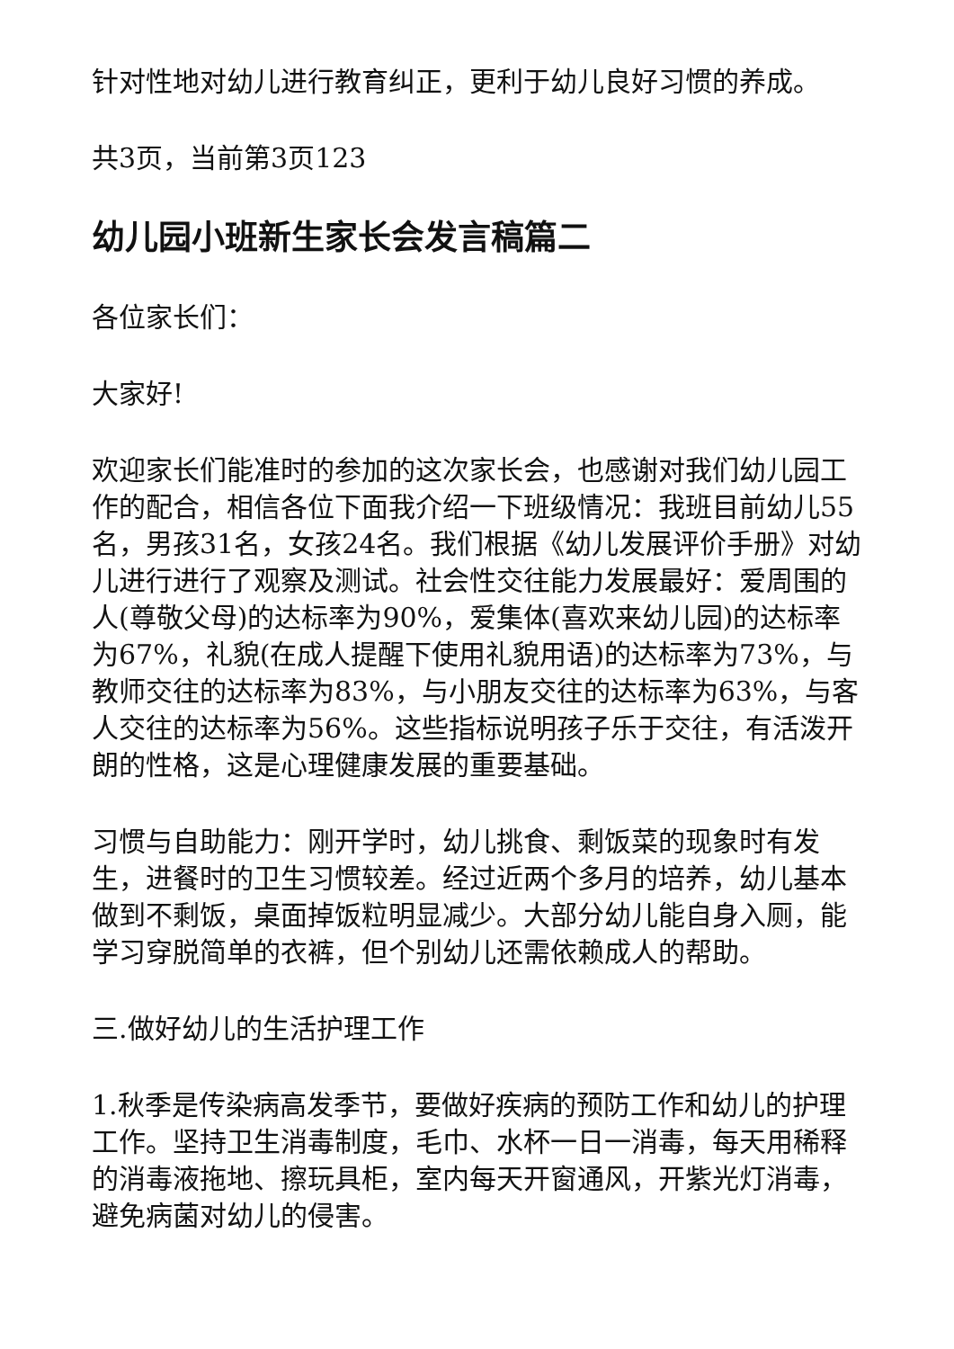针对性地对幼儿进行教育纠正，更利于幼儿良好习惯的养成。
共3页，当前第3页123
幼儿园小班新生家长会发言稿篇二
各位家长们：
大家好!
欢迎家长们能准时的参加的这次家长会，也感谢对我们幼儿园工作的配合，相信各位下面我介绍一下班级情况：我班目前幼儿55名，男孩31名，女孩24名。我们根据《幼儿发展评价手册》对幼儿进行进行了观察及测试。社会性交往能力发展最好：爱周围的人(尊敬父母)的达标率为90%，爱集体(喜欢来幼儿园)的达标率为67%，礼貌(在成人提醒下使用礼貌用语)的达标率为73%，与教师交往的达标率为83%，与小朋友交往的达标率为63%，与客人交往的达标率为56%。这些指标说明孩子乐于交往，有活泼开朗的性格，这是心理健康发展的重要基础。
习惯与自助能力：刚开学时，幼儿挑食、剩饭菜的现象时有发生，进餐时的卫生习惯较差。经过近两个多月的培养，幼儿基本做到不剩饭，桌面掉饭粒明显减少。大部分幼儿能自身入厕，能学习穿脱简单的衣裤，但个别幼儿还需依赖成人的帮助。
三.做好幼儿的生活护理工作
1.秋季是传染病高发季节，要做好疾病的预防工作和幼儿的护理工作。坚持卫生消毒制度，毛巾、水杯一日一消毒，每天用稀释的消毒液拖地、擦玩具柜，室内每天开窗通风，开紫光灯消毒，避免病菌对幼儿的侵害。